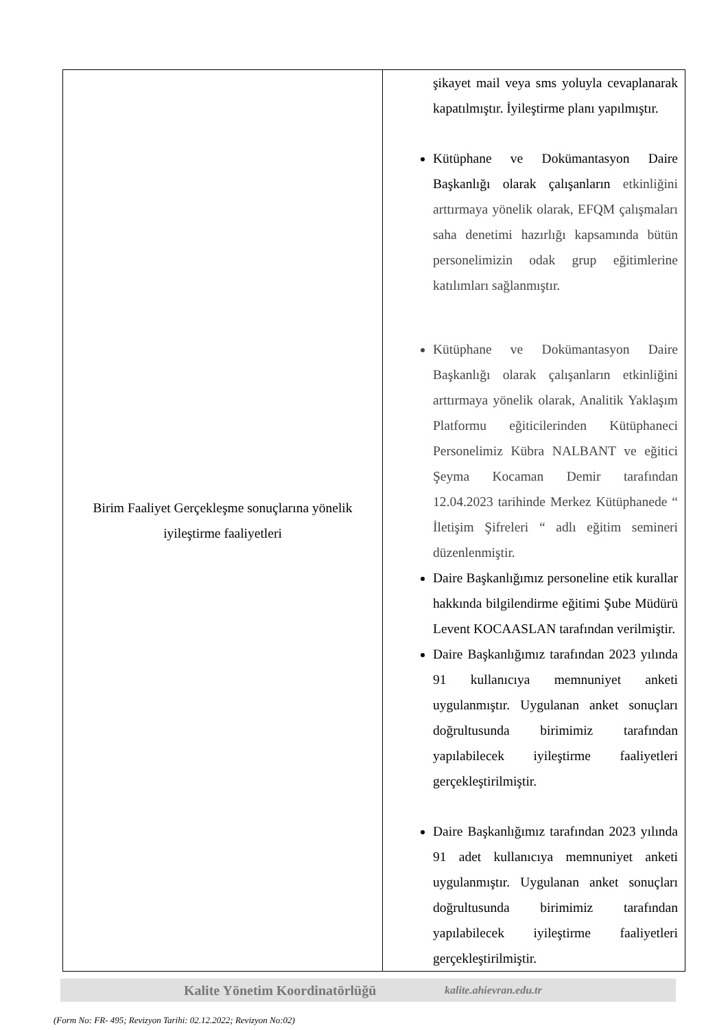| Birim Faaliyet Gerçekleşme sonuçlarına yönelik iyileştirme faaliyetleri | şikayet mail veya sms yoluyla cevaplanarak kapatılmıştır. İyileştirme planı yapılmıştır. Kütüphane ve Dokümantasyon Daire Başkanlığı olarak çalışanların etkinliğini arttırmaya yönelik olarak, EFQM çalışmaları saha denetimi hazırlığı kapsamında bütün personelimizin odak grup eğitimlerine katılımları sağlanmıştır. Kütüphane ve Dokümantasyon Daire Başkanlığı olarak çalışanların etkinliğini arttırmaya yönelik olarak, Analitik Yaklaşım Platformu eğiticilerinden Kütüphaneci Personelimiz Kübra NALBANT ve eğitici Şeyma Kocaman Demir tarafından 12.04.2023 tarihinde Merkez Kütüphanede “ İletişim Şifreleri “ adlı eğitim semineri düzenlenmiştir. Daire Başkanlığımız personeline etik kurallar hakkında bilgilendirme eğitimi Şube Müdürü Levent KOCAASLAN tarafından verilmiştir. Daire Başkanlığımız tarafından 2023 yılında 91 kullanıcıya memnuniyet anketi uygulanmıştır. Uygulanan anket sonuçları doğrultusunda birimimiz tarafından yapılabilecek iyileştirme faaliyetleri gerçekleştirilmiştir. Daire Başkanlığımız tarafından 2023 yılında 91 adet kullanıcıya memnuniyet anketi uygulanmıştır. Uygulanan anket sonuçları doğrultusunda birimimiz tarafından yapılabilecek iyileştirme faaliyetleri gerçekleştirilmiştir. |
Kalite Yönetim Koordinatörlüğü kalite.ahievran.edu.tr
(Form No: FR- 495; Revizyon Tarihi: 02.12.2022; Revizyon No:02)